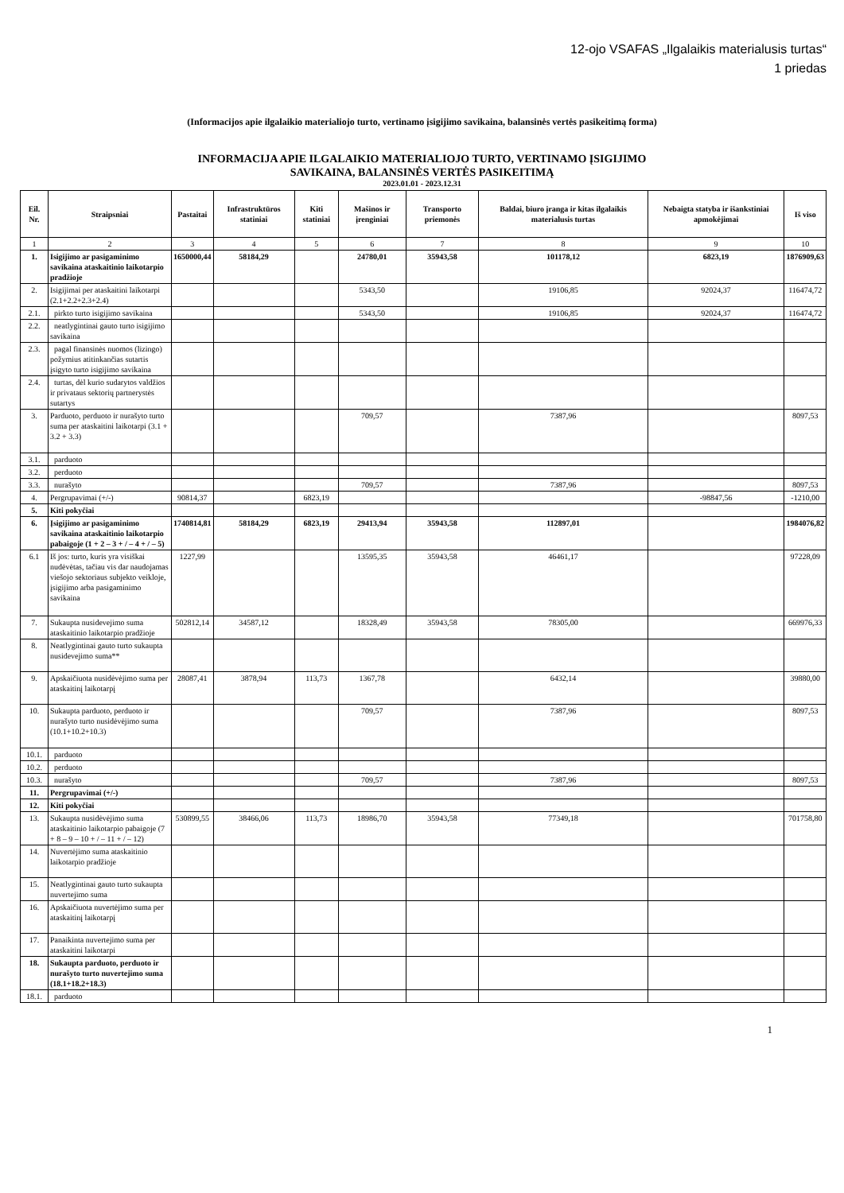12-ojo VSAFAS „Ilgalaikis materialusis turtas“
1 priedas
(Informacijos apie ilgalaikio materialiojo turto, vertinamo įsigijimo savikaina, balansinės vertės pasikeitimą forma)
INFORMACIJA APIE ILGALAIKIO MATERIALIOJO TURTO, VERTINAMO ĮSIGIJIMO
SAVIKAINA, BALANSINĖS VERTĖS PASIKEITIMĄ
2023.01.01 - 2023.12.31
| Eil. Nr. | Straipsniai | Pastaitai | Infrastruktūros statiniai | Kiti statiniai | Mašinos ir įrenginiai | Transporto priemonės | Baldai, biuro įranga ir kitas ilgalaikis materialusis turtas | Nebaigta statyba ir išankstiniai apmokėjimai | Iš viso |
| --- | --- | --- | --- | --- | --- | --- | --- | --- | --- |
| 1 | 2 | 3 | 4 | 5 | 6 | 7 | 8 | 9 | 10 |
| 1. | Isigijimo ar pasigaminimo savikaina ataskaitinio laikotarpio pradžioje | 1650000,44 | 58184,29 | | 24780,01 | 35943,58 | 101178,12 | 6823,19 | 1876909,63 |
| 2. | Isigijimai per ataskaitini laikotarpi (2.1+2.2+2.3+2.4) | | | | 5343,50 | | 19106,85 | 92024,37 | 116474,72 |
| 2.1. | pirkto turto isigijimo savikaina | | | | 5343,50 | | 19106,85 | 92024,37 | 116474,72 |
| 2.2. | neatlygintinai gauto turto isigijimo savikaina | | | | | | | | |
| 2.3. | pagal finansinės nuomos (lizingo) požymius atitinkančias sutartis įsigyto turto isigijimo savikaina | | | | | | | | |
| 2.4. | turtas, dėl kurio sudarytos valdžios ir privataus sektorių partnerystės sutartys | | | | | | | | |
| 3. | Parduoto, perduoto ir nurašyto turto suma per ataskaitini laikotarpi (3.1 + 3.2 + 3.3) | | | | 709,57 | | 7387,96 | | 8097,53 |
| 3.1. | parduoto | | | | | | | | |
| 3.2. | perduoto | | | | | | | | |
| 3.3. | nurašyto | | | | 709,57 | | 7387,96 | | 8097,53 |
| 4. | Pergrupavimai (+/-) | 90814,37 | | 6823,19 | | | | -98847,56 | -1210,00 |
| 5. | Kiti pokyčiai | | | | | | | | |
| 6. | Įsigijimo ar pasigaminimo savikaina ataskaitinio laikotarpio pabaigoje (1 + 2 – 3 + / – 4 + / – 5) | 1740814,81 | 58184,29 | 6823,19 | 29413,94 | 35943,58 | 112897,01 | | 1984076,82 |
| 6.1 | Iš jos: turto, kuris yra visiškai nudėvėtas, tačiau vis dar naudojamas viešojo sektoriaus subjekto veikloje, įsigijimo arba pasigaminimo savikaina | 1227,99 | | | 13595,35 | 35943,58 | 46461,17 | | 97228,09 |
| 7. | Sukaupta nusidevejimo suma ataskaitinio laikotarpio pradžioje | 502812,14 | 34587,12 | | 18328,49 | 35943,58 | 78305,00 | | 669976,33 |
| 8. | Neatlygintinai gauto turto sukaupta nusidevejimo suma** | | | | | | | | |
| 9. | Apskaičiuota nusidėvėjimo suma per ataskaitinį laikotarpį | 28087,41 | 3878,94 | 113,73 | 1367,78 | | 6432,14 | | 39880,00 |
| 10. | Sukaupta parduoto, perduoto ir nurašyto turto nusidėvėjimo suma (10.1+10.2+10.3) | | | | 709,57 | | 7387,96 | | 8097,53 |
| 10.1. | parduoto | | | | | | | | |
| 10.2. | perduoto | | | | | | | | |
| 10.3. | nurašyto | | | | 709,57 | | 7387,96 | | 8097,53 |
| 11. | Pergrupavimai (+/-) | | | | | | | | |
| 12. | Kiti pokyčiai | | | | | | | | |
| 13. | Sukaupta nusidėvėjimo suma ataskaitinio laikotarpio pabaigoje (7 + 8 – 9 – 10 + / – 11 + / – 12) | 530899,55 | 38466,06 | 113,73 | 18986,70 | 35943,58 | 77349,18 | | 701758,80 |
| 14. | Nuvertėjimo suma ataskaitinio laikotarpio pradžioje | | | | | | | | |
| 15. | Neatlygintinai gauto turto sukaupta nuvertejimo suma | | | | | | | | |
| 16. | Apskaičiuota nuvertėjimo suma per ataskaitinį laikotarpį | | | | | | | | |
| 17. | Panaikinta nuvertejimo suma per ataskaitini laikotarpi | | | | | | | | |
| 18. | Sukaupta parduoto, perduoto ir nurašyto turto nuvertejimo suma (18.1+18.2+18.3) | | | | | | | | |
| 18.1. | parduoto | | | | | | | | |
1